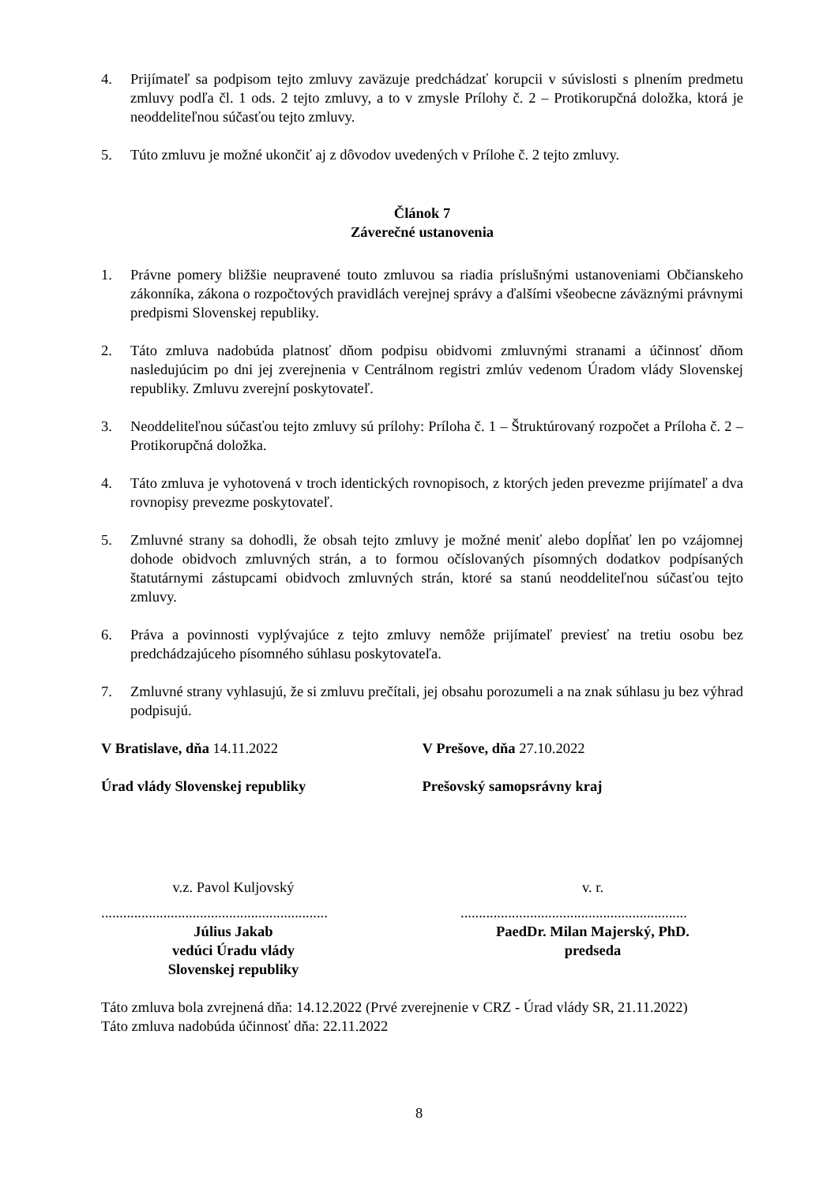4. Prijímateľ sa podpisom tejto zmluvy zaväzuje predchádzať korupcii v súvislosti s plnením predmetu zmluvy podľa čl. 1 ods. 2 tejto zmluvy, a to v zmysle Prílohy č. 2 – Protikorupčná doložka, ktorá je neoddeliteľnou súčasťou tejto zmluvy.
5. Túto zmluvu je možné ukončiť aj z dôvodov uvedených v Prílohe č. 2 tejto zmluvy.
Článok 7
Záverečné ustanovenia
1. Právne pomery bližšie neupravené touto zmluvou sa riadia príslušnými ustanoveniami Občianskeho zákonníka, zákona o rozpočtových pravidlách verejnej správy a ďalšími všeobecne záväznými právnymi predpismi Slovenskej republiky.
2. Táto zmluva nadobúda platnosť dňom podpisu obidvomi zmluvnými stranami a účinnosť dňom nasledujúcim po dni jej zverejnenia v Centrálnom registri zmlúv vedenom Úradom vlády Slovenskej republiky. Zmluvu zverejní poskytovateľ.
3. Neoddeliteľnou súčasťou tejto zmluvy sú prílohy: Príloha č. 1 – Štruktúrovaný rozpočet a Príloha č. 2 – Protikorupčná doložka.
4. Táto zmluva je vyhotovená v troch identických rovnopisoch, z ktorých jeden prevezme prijímateľ a dva rovnopisy prevezme poskytovateľ.
5. Zmluvné strany sa dohodli, že obsah tejto zmluvy je možné meniť alebo dopĺňať len po vzájomnej dohode obidvoch zmluvných strán, a to formou očíslovaných písomných dodatkov podpísaných štatutárnymi zástupcami obidvoch zmluvných strán, ktoré sa stanú neoddeliteľnou súčasťou tejto zmluvy.
6. Práva a povinnosti vyplývajúce z tejto zmluvy nemôže prijímateľ previesť na tretiu osobu bez predchádzajúceho písomného súhlasu poskytovateľa.
7. Zmluvné strany vyhlasujú, že si zmluvu prečítali, jej obsahu porozumeli a na znak súhlasu ju bez výhrad podpisujú.
V Bratislave, dňa 14.11.2022 V Prešove, dňa 27.10.2022
Úrad vlády Slovenskej republiky Prešovský samopsrávny kraj
v.z. Pavol Kuljovský
..............................................................
Július Jakab
vedúci Úradu vlády
Slovenskej republiky
v. r.
..............................................................
PaedDr. Milan Majerský, PhD.
predseda
Táto zmluva bola zvrejnená dňa: 14.12.2022 (Prvé zverejnenie v CRZ - Úrad vlády SR, 21.11.2022)
Táto zmluva nadobúda účinnosť dňa: 22.11.2022
8